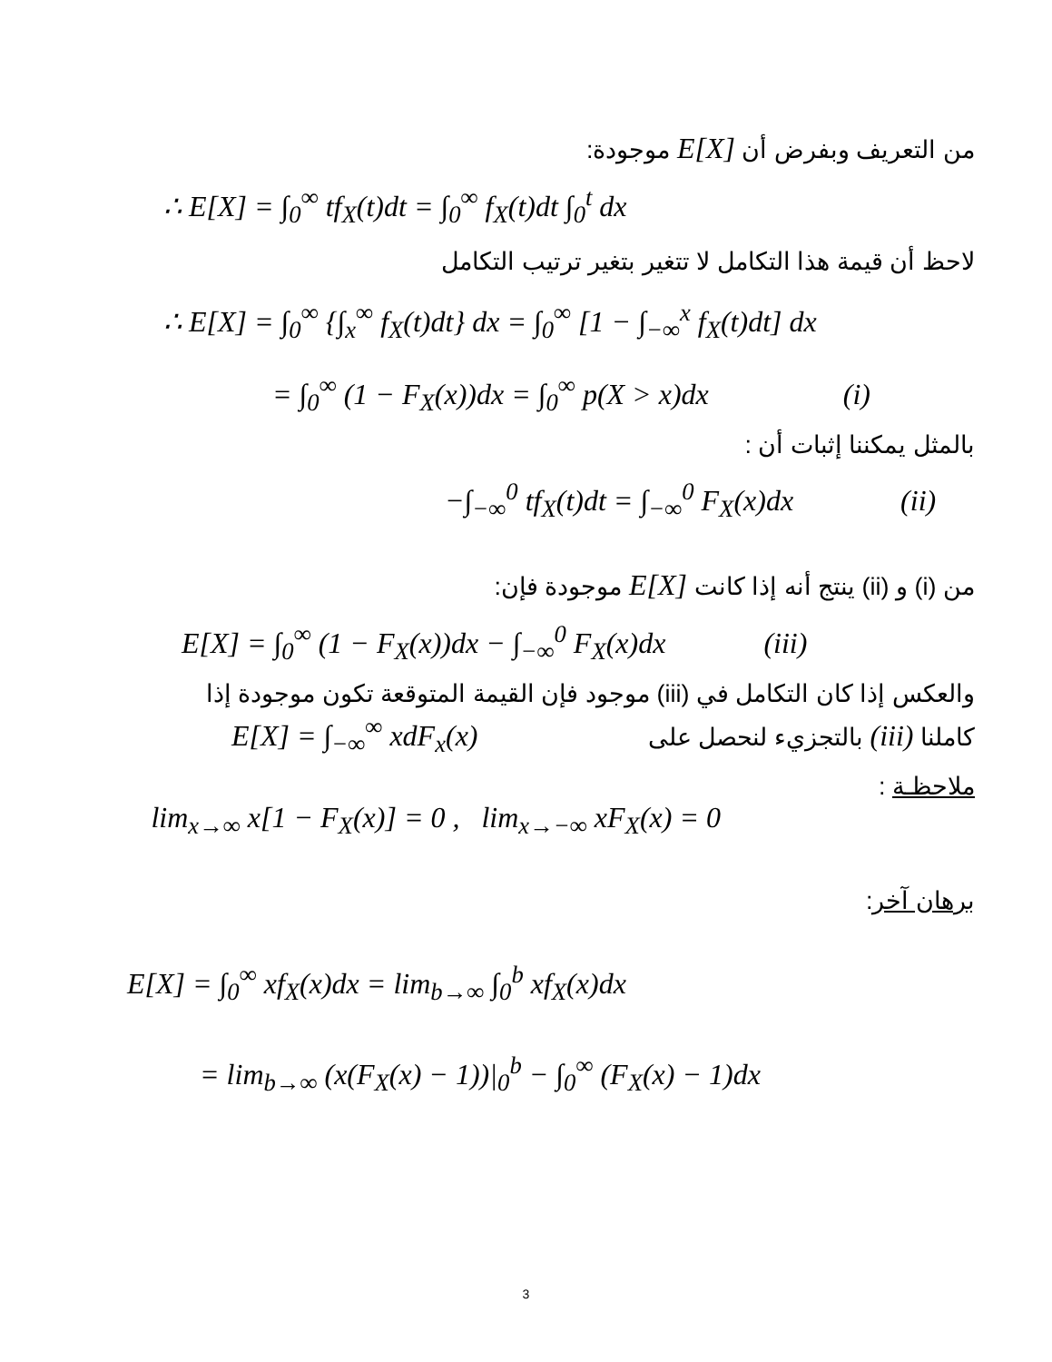من التعريف وبفرض أن E[X] موجودة:
∴ E[X] = ∫<sub>0</sub><sup>∞</sup> tf<sub>X</sub>(t)dt = ∫<sub>0</sub><sup>∞</sup> f<sub>X</sub>(t)dt ∫<sub>0</sub><sup>t</sup> dx
لاحظ أن قيمة هذا التكامل لا تتغير بتغير ترتيب التكامل
∴ E[X] = ∫<sub>0</sub><sup>∞</sup> {∫<sub>x</sub><sup>∞</sup> f<sub>X</sub>(t)dt} dx = ∫<sub>0</sub><sup>∞</sup> [1 − ∫<sub>−∞</sub><sup>x</sup> f<sub>X</sub>(t)dt] dx
= ∫<sub>0</sub><sup>∞</sup> (1 − F<sub>X</sub>(x))dx = ∫<sub>0</sub><sup>∞</sup> p(X > x)dx (i)
بالمثل يمكننا إثبات أن :
−∫<sub>−∞</sub><sup>0</sup> tf<sub>X</sub>(t)dt = ∫<sub>−∞</sub><sup>0</sup> F<sub>X</sub>(x)dx (ii)
من (i) و (ii) ينتج أنه إذا كانت E[X] موجودة فإن:
E[X] = ∫<sub>0</sub><sup>∞</sup> (1 − F<sub>X</sub>(x))dx − ∫<sub>−∞</sub><sup>0</sup> F<sub>X</sub>(x)dx (iii)
والعكس إذا كان التكامل في (iii) موجود فإن القيمة المتوقعة تكون موجودة إذا
كاملنا (iii) بالتجزيء لنحصل على E[X] = ∫<sub>−∞</sub><sup>∞</sup> xdF<sub>x</sub>(x)
ملاحظـة : lim<sub>x→∞</sub> x[1 − F<sub>X</sub>(x)] = 0 , lim<sub>x→−∞</sub> xF<sub>X</sub>(x) = 0
برهان آخر:
E[X] = ∫<sub>0</sub><sup>∞</sup> xf<sub>X</sub>(x)dx = lim<sub>b→∞</sub> ∫<sub>0</sub><sup>b</sup> xf<sub>X</sub>(x)dx
= lim<sub>b→∞</sub> (x(F<sub>X</sub>(x) − 1))|<sub>0</sub><sup>b</sup> − ∫<sub>0</sub><sup>∞</sup> (F<sub>X</sub>(x) − 1)dx
3